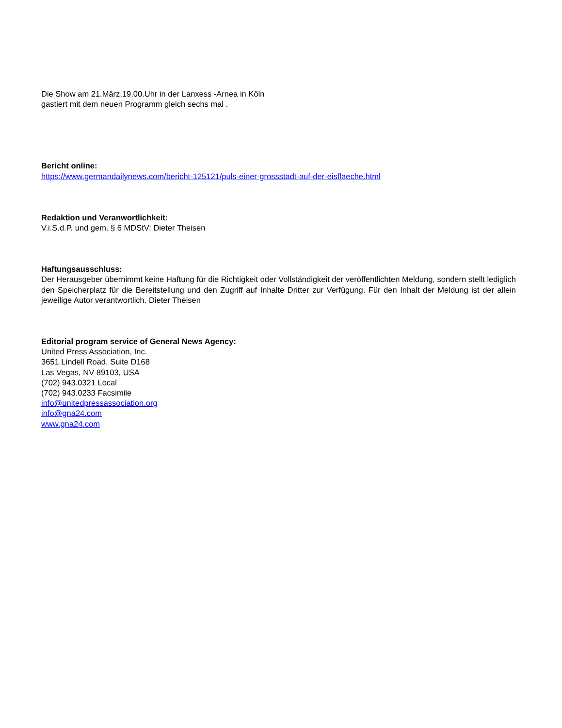Die Show am 21.März,19.00.Uhr in der Lanxess -Arnea in Köln
gastiert mit dem neuen Programm gleich sechs mal .
Bericht online:
https://www.germandailynews.com/bericht-125121/puls-einer-grossstadt-auf-der-eisflaeche.html
Redaktion und Veranwortlichkeit:
V.i.S.d.P. und gem. § 6 MDStV: Dieter Theisen
Haftungsausschluss:
Der Herausgeber übernimmt keine Haftung für die Richtigkeit oder Vollständigkeit der veröffentlichten Meldung, sondern stellt lediglich den Speicherplatz für die Bereitstellung und den Zugriff auf Inhalte Dritter zur Verfügung. Für den Inhalt der Meldung ist der allein jeweilige Autor verantwortlich. Dieter Theisen
Editorial program service of General News Agency:
United Press Association, Inc.
3651 Lindell Road, Suite D168
Las Vegas, NV 89103, USA
(702) 943.0321 Local
(702) 943.0233 Facsimile
info@unitedpressassociation.org
info@gna24.com
www.gna24.com